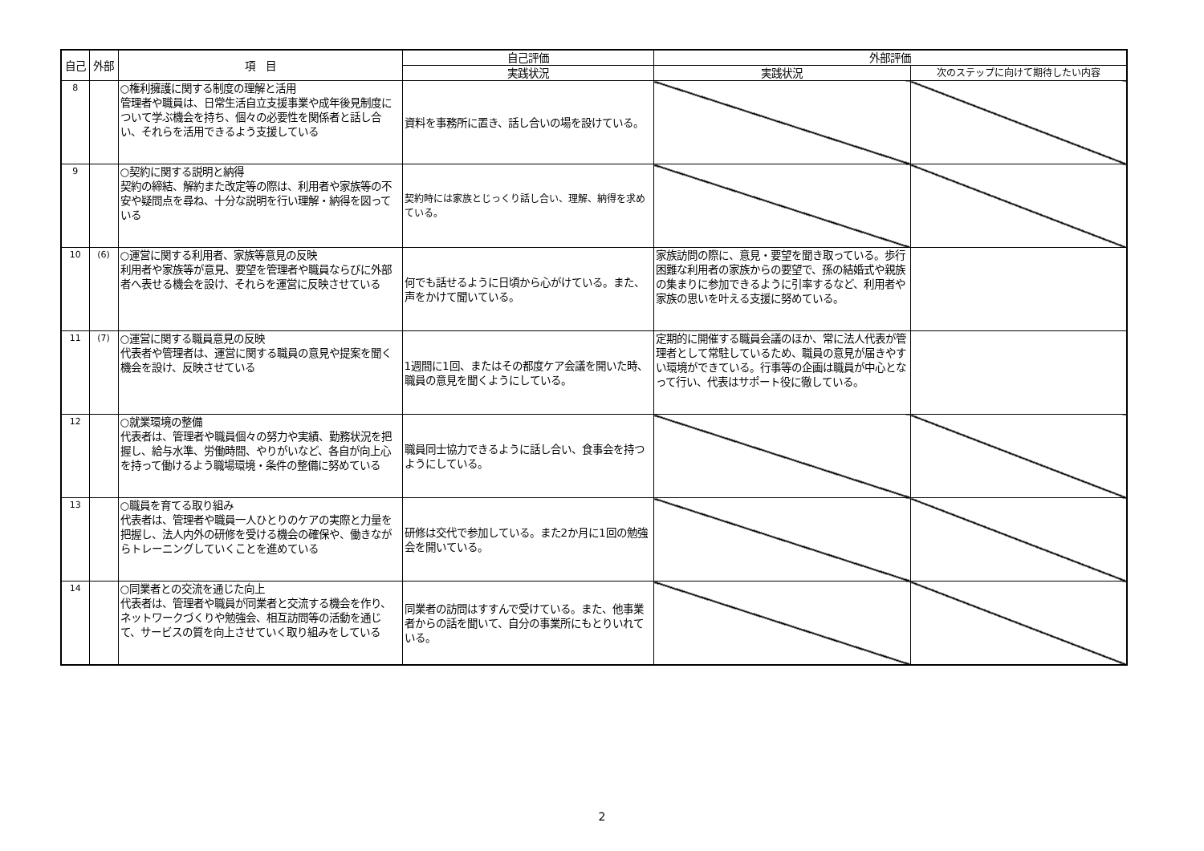| 自己 | 外部 | 項 目 | 自己評価 | 外部評価 | |
| --- | --- | --- | --- | --- | --- |
| | | | 実践状況 | 実践状況 | 次のステップに向けて期待したい内容 |
| 8 | | ○権利擁護に関する制度の理解と活用 管理者や職員は、日常生活自立支援事業や成年後見制度について学ぶ機会を持ち、個々の必要性を関係者と話し合い、それらを活用できるよう支援している | 資料を事務所に置き、話し合いの場を設けている。 | | |
| 9 | | ○契約に関する説明と納得 契約の締結、解約また改定等の際は、利用者や家族等の不安や疑問点を尋ね、十分な説明を行い理解・納得を図っている | 契約時には家族とじっくり話し合い、理解、納得を求めている。 | | |
| 10 | (6) | ○運営に関する利用者、家族等意見の反映 利用者や家族等が意見、要望を管理者や職員ならびに外部者へ表せる機会を設け、それらを運営に反映させている | 何でも話せるように日頃から心がけている。また、声をかけて聞いている。 | 家族訪問の際に、意見・要望を聞き取っている。歩行困難な利用者の家族からの要望で、孫の結婚式や親族の集まりに参加できるように引率するなど、利用者や家族の思いを叶える支援に努めている。 | |
| 11 | (7) | ○運営に関する職員意見の反映 代表者や管理者は、運営に関する職員の意見や提案を聞く機会を設け、反映させている | 1週間に1回、またはその都度ケア会議を開いた時、職員の意見を聞くようにしている。 | 定期的に開催する職員会議のほか、常に法人代表が管理者として常駐しているため、職員の意見が届きやすい環境ができている。行事等の企画は職員が中心となって行い、代表はサポート役に徹している。 | |
| 12 | | ○就業環境の整備 代表者は、管理者や職員個々の努力や実績、勤務状況を把握し、給与水準、労働時間、やりがいなど、各自が向上心を持って働けるよう職場環境・条件の整備に努めている | 職員同士協力できるように話し合い、食事会を持つようにしている。 | | |
| 13 | | ○職員を育てる取り組み 代表者は、管理者や職員一人ひとりのケアの実際と力量を把握し、法人内外の研修を受ける機会の確保や、働きながらトレーニングしていくことを進めている | 研修は交代で参加している。また2か月に1回の勉強会を開いている。 | | |
| 14 | | ○同業者との交流を通じた向上 代表者は、管理者や職員が同業者と交流する機会を作り、ネットワークづくりや勉強会、相互訪問等の活動を通じて、サービスの質を向上させていく取り組みをしている | 同業者の訪問はすすんで受けている。また、他事業者からの話を聞いて、自分の事業所にもとりいれている。 | | |
2